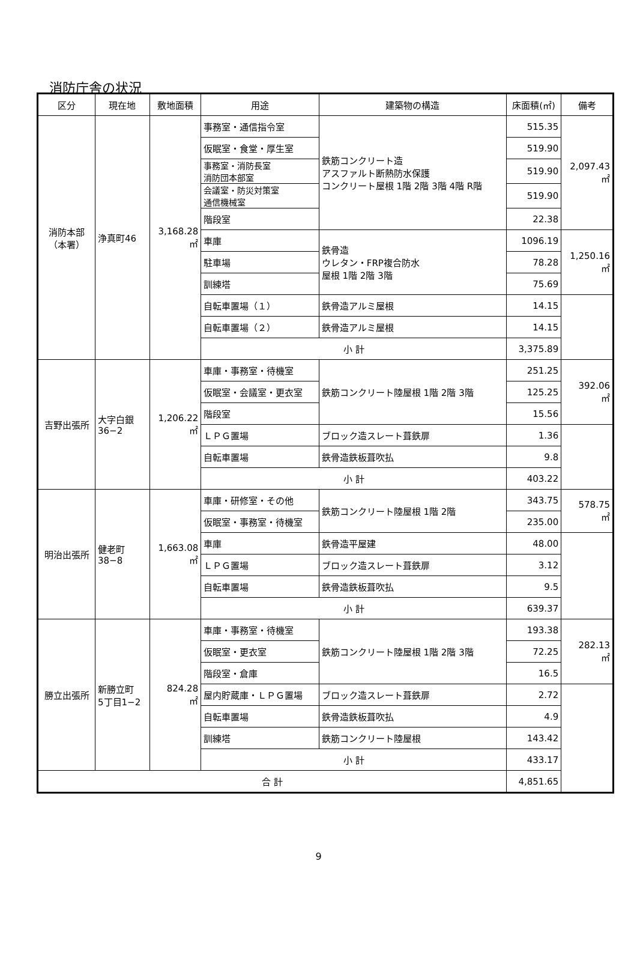消防庁舎の状況
| 区分 | 現在地 | 敷地面積 | 用途 | 建築物の構造 | 床面積(㎡) | 備考 |
| --- | --- | --- | --- | --- | --- | --- |
| 消防本部 （本署） | 浄真町46 | 3,168.28 ㎡ | 事務室・通信指令室 | 鉄筋コンクリート造 アスファルト断熱防水保護 コンクリート屋根 1階 2階 3階 4階 R階 | 515.35 | 2,097.43 ㎡ |
| | | | 仮眠室・食堂・厚生室 | | 519.90 | |
| | | | 事務室・消防長室 消防団本部室 | | 519.90 | |
| | | | 会議室・防災対策室 通信機械室 | | 519.90 | |
| | | | 階段室 | | 22.38 | |
| | | | 車庫 | 鉄骨造 ウレタン・FRP複合防水 屋根 1階 2階 3階 | 1096.19 | 1,250.16 ㎡ |
| | | | 駐車場 | | 78.28 | |
| | | | 訓練塔 | | 75.69 | |
| | | | 自転車置場（１） | 鉄骨造アルミ屋根 | 14.15 | |
| | | | 自転車置場（２） | 鉄骨造アルミ屋根 | 14.15 | |
| | | | 小 計 | | 3,375.89 | |
| 吉野出張所 | 大字白銀 36−2 | 1,206.22 ㎡ | 車庫・事務室・待機室 | 鉄筋コンクリート陸屋根 1階 2階 3階 | 251.25 | 392.06 ㎡ |
| | | | 仮眠室・会議室・更衣室 | | 125.25 | |
| | | | 階段室 | | 15.56 | |
| | | | ＬＰＧ置場 | ブロック造スレート葺鉄扉 | 1.36 | |
| | | | 自転車置場 | 鉄骨造鉄板葺吹払 | 9.8 | |
| | | | 小 計 | | 403.22 | |
| 明治出張所 | 健老町 38−8 | 1,663.08 ㎡ | 車庫・研修室・その他 | 鉄筋コンクリート陸屋根 1階 2階 | 343.75 | 578.75 ㎡ |
| | | | 仮眠室・事務室・待機室 | | 235.00 | |
| | | | 車庫 | 鉄骨造平屋建 | 48.00 | |
| | | | ＬＰＧ置場 | ブロック造スレート葺鉄扉 | 3.12 | |
| | | | 自転車置場 | 鉄骨造鉄板葺吹払 | 9.5 | |
| | | | 小 計 | | 639.37 | |
| 勝立出張所 | 新勝立町 5丁目1−2 | 824.28 ㎡ | 車庫・事務室・待機室 | 鉄筋コンクリート陸屋根 1階 2階 3階 | 193.38 | 282.13 ㎡ |
| | | | 仮眠室・更衣室 | | 72.25 | |
| | | | 階段室・倉庫 | | 16.5 | |
| | | | 屋内貯蔵庫・ＬＰＧ置場 | ブロック造スレート葺鉄扉 | 2.72 | |
| | | | 自転車置場 | 鉄骨造鉄板葺吹払 | 4.9 | |
| | | | 訓練塔 | 鉄筋コンクリート陸屋根 | 143.42 | |
| | | | 小 計 | | 433.17 | |
| 合 計 | | | | | 4,851.65 | |
9